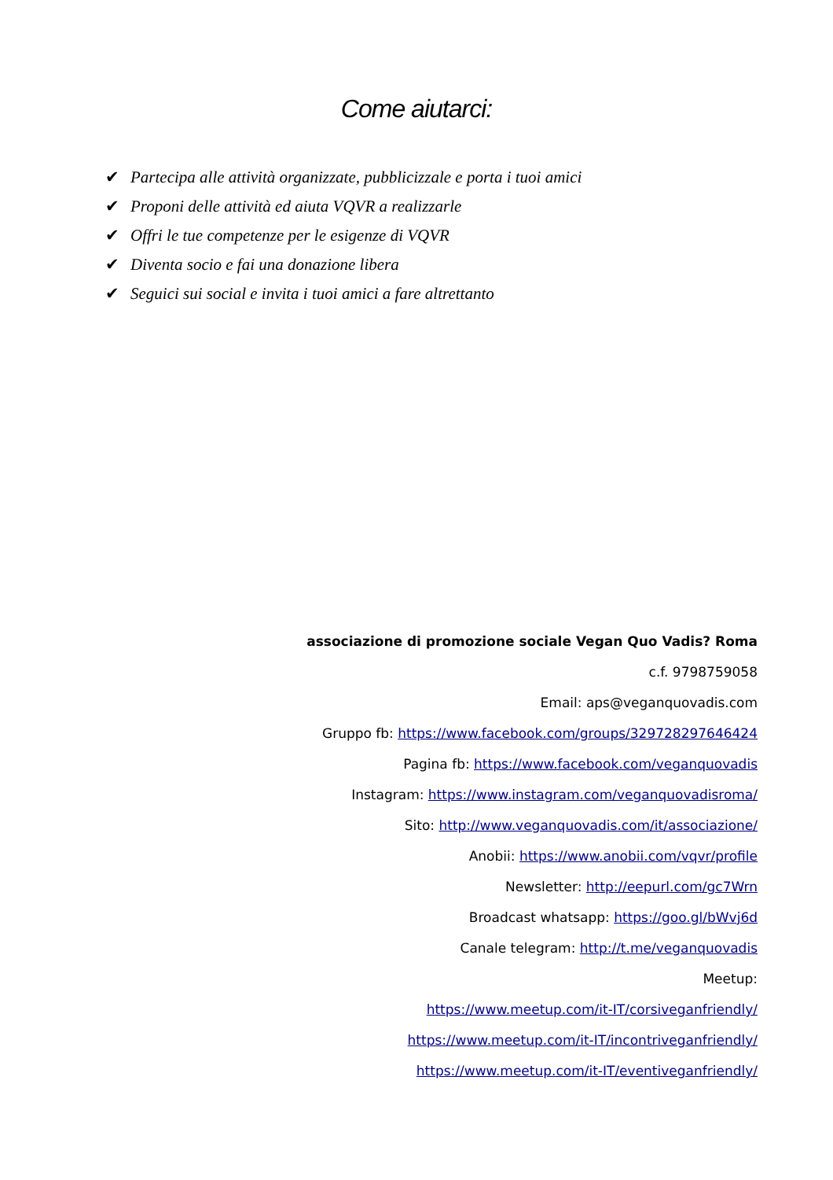Come aiutarci:
✔ Partecipa alle attività organizzate, pubblicizzale e porta i tuoi amici
✔ Proponi delle attività ed aiuta VQVR a realizzarle
✔ Offri le tue competenze per le esigenze di VQVR
✔ Diventa socio e fai una donazione libera
✔ Seguici sui social e invita i tuoi amici a fare altrettanto
associazione di promozione sociale Vegan Quo Vadis? Roma
c.f. 9798759058
Email: aps@veganquovadis.com
Gruppo fb: https://www.facebook.com/groups/329728297646424
Pagina fb: https://www.facebook.com/veganquovadis
Instagram: https://www.instagram.com/veganquovadisroma/
Sito: http://www.veganquovadis.com/it/associazione/
Anobii: https://www.anobii.com/vqvr/profile
Newsletter: http://eepurl.com/gc7Wrn
Broadcast whatsapp: https://goo.gl/bWvj6d
Canale telegram: http://t.me/veganquovadis
Meetup:
https://www.meetup.com/it-IT/corsiveganfriendly/
https://www.meetup.com/it-IT/incontriveganfriendly/
https://www.meetup.com/it-IT/eventiveganfriendly/